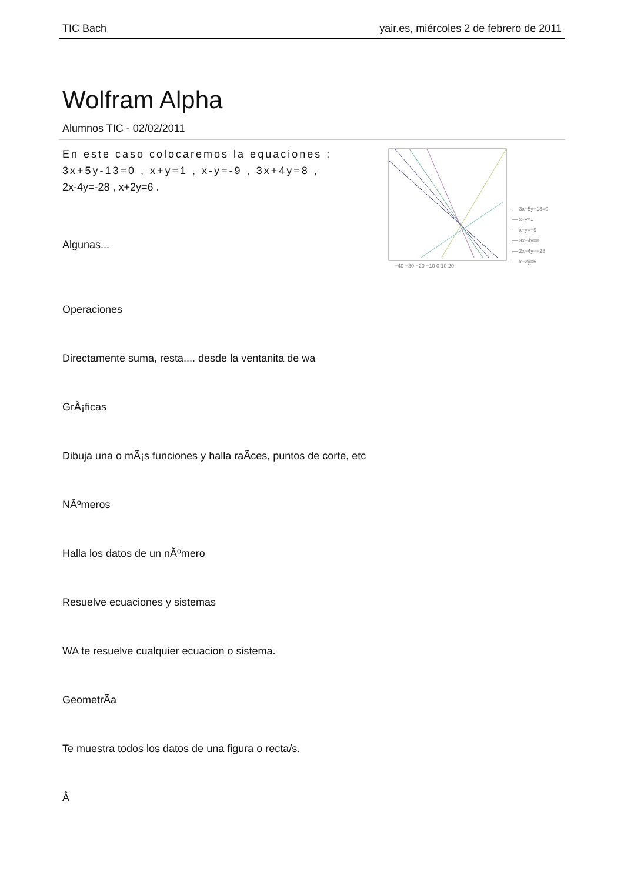TIC Bach yair.es, miércoles 2 de febrero de 2011
Wolfram Alpha
Alumnos TIC - 02/02/2011
En este caso colocaremos la equaciones : 3x+5y-13=0 , x+y=1 , x-y=-9 , 3x+4y=8 ,
2x-4y=-28 , x+2y=6 .
Algunas...
— 3x+5y−13=0
— x+y=1
— x−y=−9
— 3x+4y=8
— 2x−4y=−28
— x+2y=6
−40 −30 −20 −10 0 10 20
Operaciones
Directamente suma, resta.... desde la ventanita de wa
GrÃ¡ficas
Dibuja una o mÃ¡s funciones y halla raÃ­ces, puntos de corte, etc
NÃºmeros
Halla los datos de un nÃºmero
Resuelve ecuaciones y sistemas
WA te resuelve cualquier ecuacion o sistema.
GeometrÃ­a
Te muestra todos los datos de una figura o recta/s.
Â